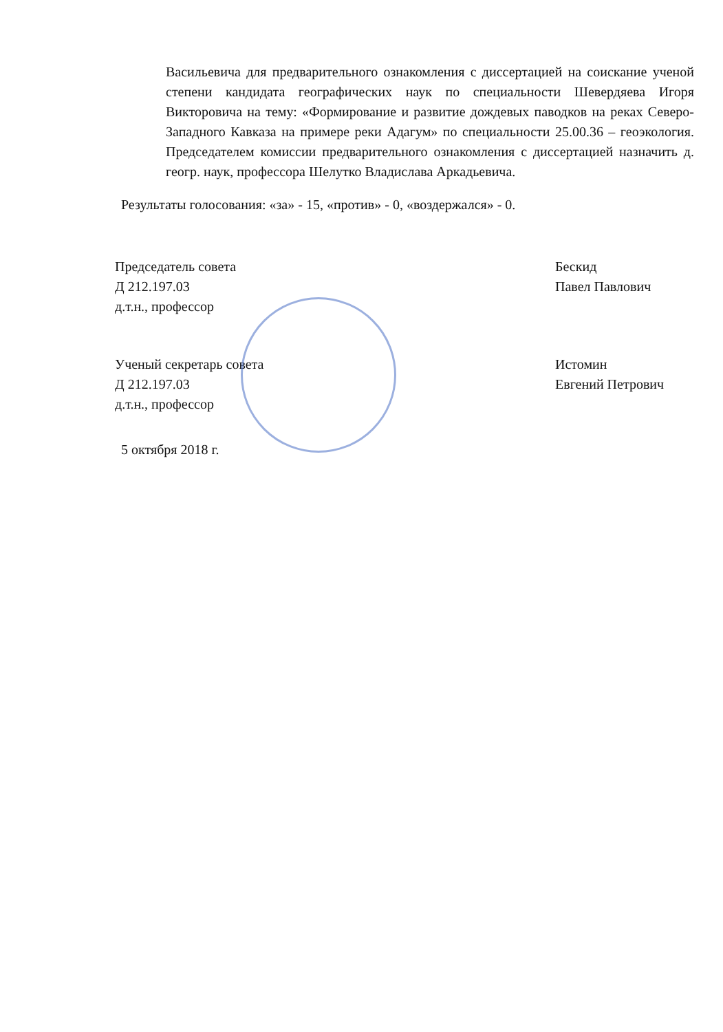Васильевича для предварительного ознакомления с диссертацией на соискание ученой степени кандидата географических наук по специальности Шевердяева Игоря Викторовича на тему: «Формирование и развитие дождевых паводков на реках Северо-Западного Кавказа на примере реки Адагум» по специальности 25.00.36 – геоэкология. Председателем комиссии предварительного ознакомления с диссертацией назначить д. геогр. наук, профессора Шелутко Владислава Аркадьевича.
Результаты голосования: «за» - 15, «против» - 0, «воздержался» - 0.
Председатель совета
Д 212.197.03
д.т.н., профессор
Бескид
Павел Павлович
Ученый секретарь совета
Д 212.197.03
д.т.н., профессор
Истомин
Евгений Петрович
5 октября 2018 г.